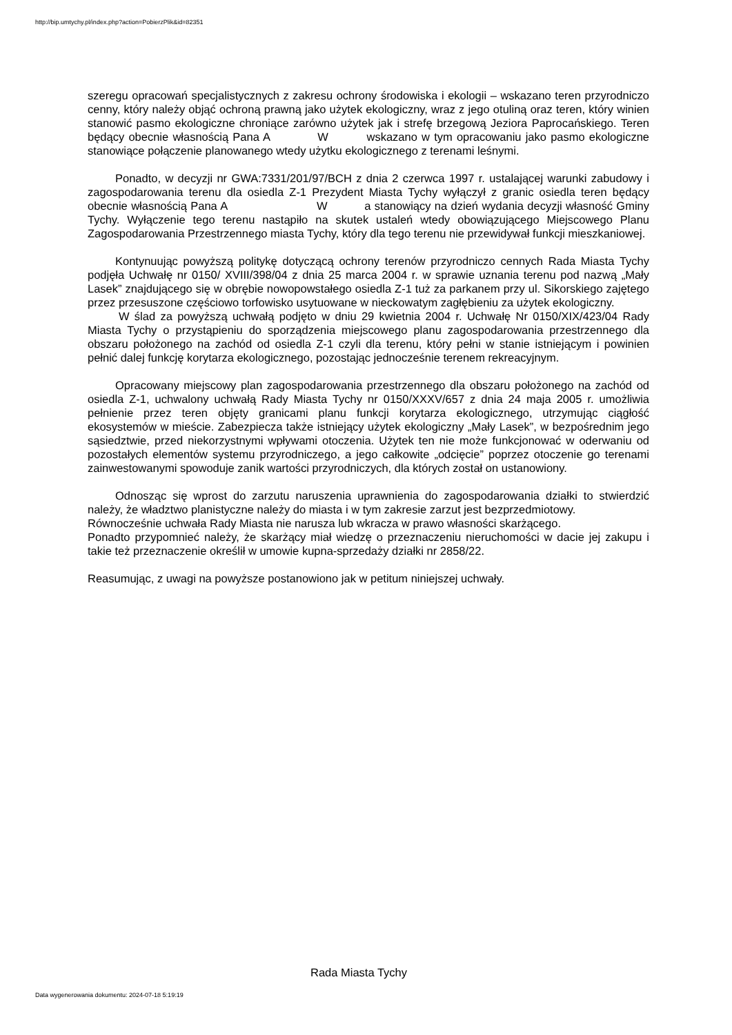http://bip.umtychy.pl/index.php?action=PobierzPlik&id=82351
szeregu opracowań specjalistycznych z zakresu ochrony środowiska i ekologii – wskazano teren przyrodniczo cenny, który należy objąć ochroną prawną jako użytek ekologiczny, wraz z jego otuliną oraz teren, który winien stanowić pasmo ekologiczne chroniące zarówno użytek jak i strefę brzegową Jeziora Paprocańskiego. Teren będący obecnie własnością Pana A W wskazano w tym opracowaniu jako pasmo ekologiczne stanowiące połączenie planowanego wtedy użytku ekologicznego z terenami leśnymi.
Ponadto, w decyzji nr GWA:7331/201/97/BCH z dnia 2 czerwca 1997 r. ustalającej warunki zabudowy i zagospodarowania terenu dla osiedla Z-1 Prezydent Miasta Tychy wyłączył z granic osiedla teren będący obecnie własnością Pana A W a stanowiący na dzień wydania decyzji własność Gminy Tychy. Wyłączenie tego terenu nastąpiło na skutek ustaleń wtedy obowiązującego Miejscowego Planu Zagospodarowania Przestrzennego miasta Tychy, który dla tego terenu nie przewidywał funkcji mieszkaniowej.
Kontynuując powyższą politykę dotyczącą ochrony terenów przyrodniczo cennych Rada Miasta Tychy podjęła Uchwałę nr 0150/ XVIII/398/04 z dnia 25 marca 2004 r. w sprawie uznania terenu pod nazwą „Mały Lasek” znajdującego się w obrębie nowopowstałego osiedla Z-1 tuż za parkanem przy ul. Sikorskiego zajętego przez przesuszone częściowo torfowisko usytuowane w nieckowatym zagłębieniu za użytek ekologiczny.
W ślad za powyższą uchwałą podjęto w dniu 29 kwietnia 2004 r. Uchwałę Nr 0150/XIX/423/04 Rady Miasta Tychy o przystąpieniu do sporządzenia miejscowego planu zagospodarowania przestrzennego dla obszaru położonego na zachód od osiedla Z-1 czyli dla terenu, który pełni w stanie istniejącym i powinien pełnić dalej funkcję korytarza ekologicznego, pozostając jednocześnie terenem rekreacyjnym.
Opracowany miejscowy plan zagospodarowania przestrzennego dla obszaru położonego na zachód od osiedla Z-1, uchwalony uchwałą Rady Miasta Tychy nr 0150/XXXV/657 z dnia 24 maja 2005 r. umożliwia pełnienie przez teren objęty granicami planu funkcji korytarza ekologicznego, utrzymując ciągłość ekosystemów w mieście. Zabezpiecza także istniejący użytek ekologiczny „Mały Lasek”, w bezpośrednim jego sąsiedztwie, przed niekorzystnymi wpływami otoczenia. Użytek ten nie może funkcjonować w oderwaniu od pozostałych elementów systemu przyrodniczego, a jego całkowite „odcięcie” poprzez otoczenie go terenami zainwestowanymi spowoduje zanik wartości przyrodniczych, dla których został on ustanowiony.
Odnosząc się wprost do zarzutu naruszenia uprawnienia do zagospodarowania działki to stwierdzić należy, że władztwo planistyczne należy do miasta i w tym zakresie zarzut jest bezprzedmiotowy.
Równocześnie uchwała Rady Miasta nie narusza lub wkracza w prawo własności skarżącego.
Ponadto przypomnieć należy, że skarżący miał wiedzę o przeznaczeniu nieruchomości w dacie jej zakupu i takie też przeznaczenie określił w umowie kupna-sprzedaży działki nr 2858/22.
Reasumując, z uwagi na powyższe postanowiono jak w petitum niniejszej uchwały.
Rada Miasta Tychy
Data wygenerowania dokumentu: 2024-07-18 5:19:19